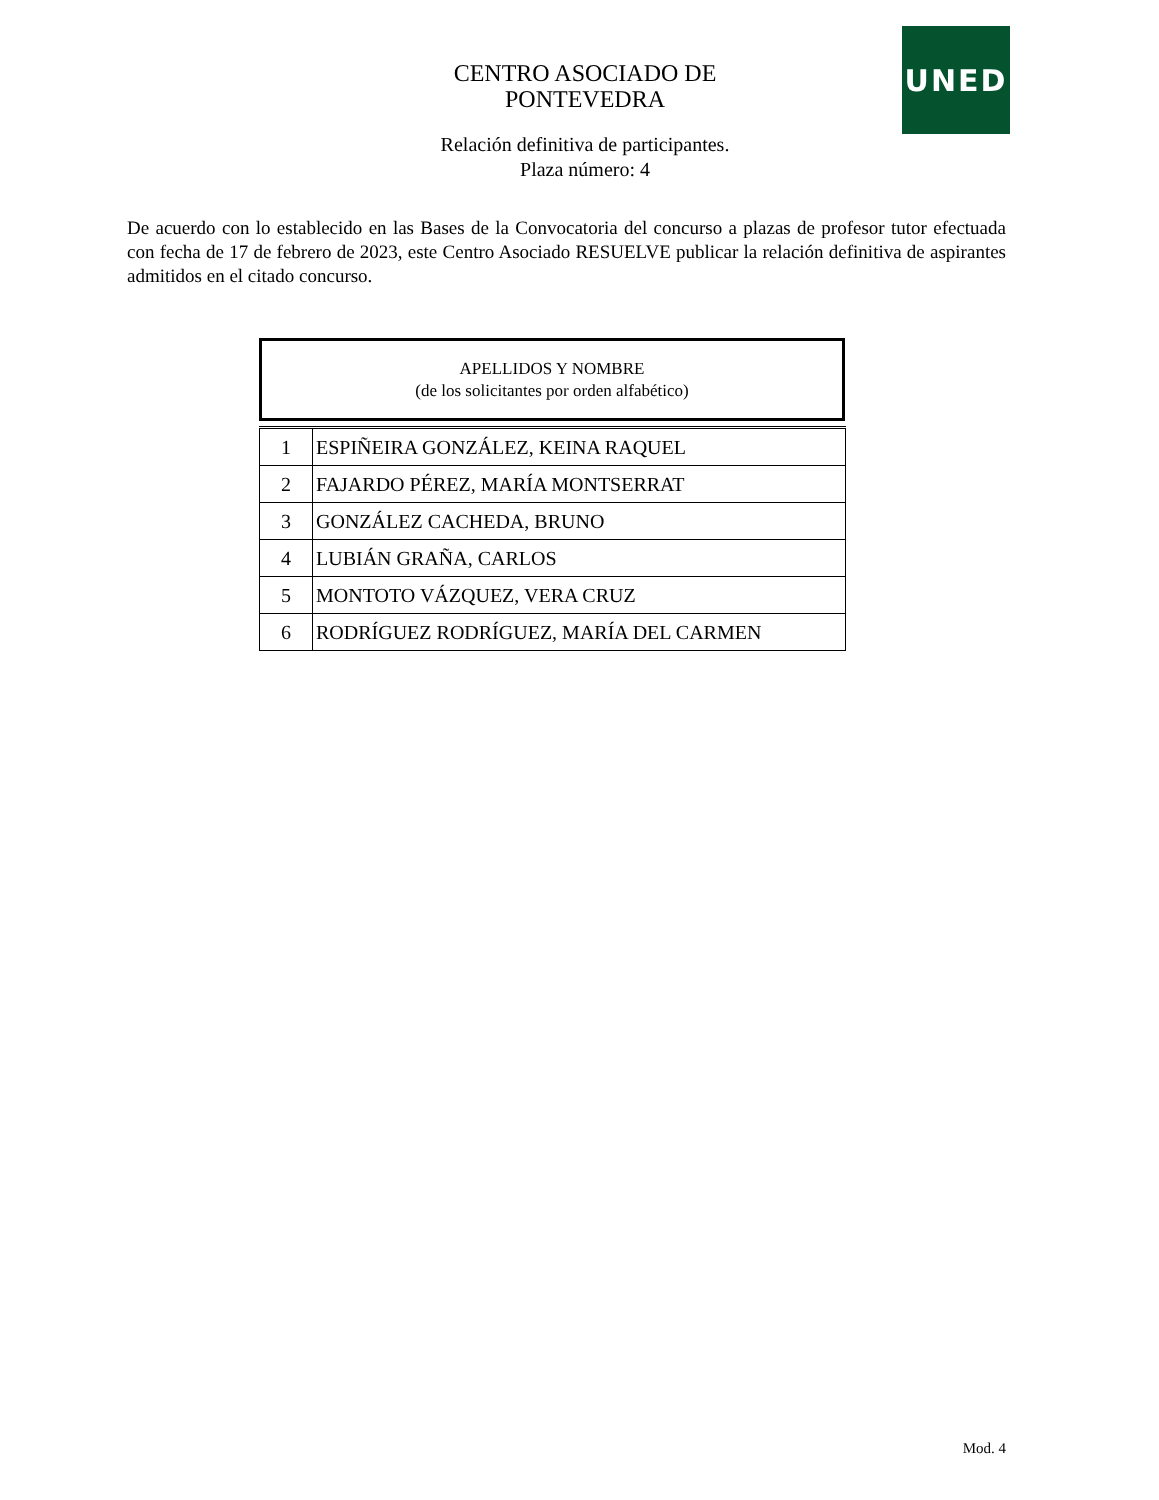UNED
CENTRO ASOCIADO DE
PONTEVEDRA
Relación definitiva de participantes.
Plaza número: 4
De acuerdo con lo establecido en las Bases de la Convocatoria del concurso a plazas de profesor tutor efectuada con fecha de 17 de febrero de 2023, este Centro Asociado RESUELVE publicar la relación definitiva de aspirantes admitidos en el citado concurso.
APELLIDOS Y NOMBRE
(de los solicitantes por orden alfabético)
| 1 | ESPIÑEIRA GONZÁLEZ, KEINA RAQUEL |
| 2 | FAJARDO PÉREZ, MARÍA MONTSERRAT |
| 3 | GONZÁLEZ CACHEDA, BRUNO |
| 4 | LUBIÁN GRAÑA, CARLOS |
| 5 | MONTOTO VÁZQUEZ, VERA CRUZ |
| 6 | RODRÍGUEZ RODRÍGUEZ, MARÍA DEL CARMEN |
Mod. 4